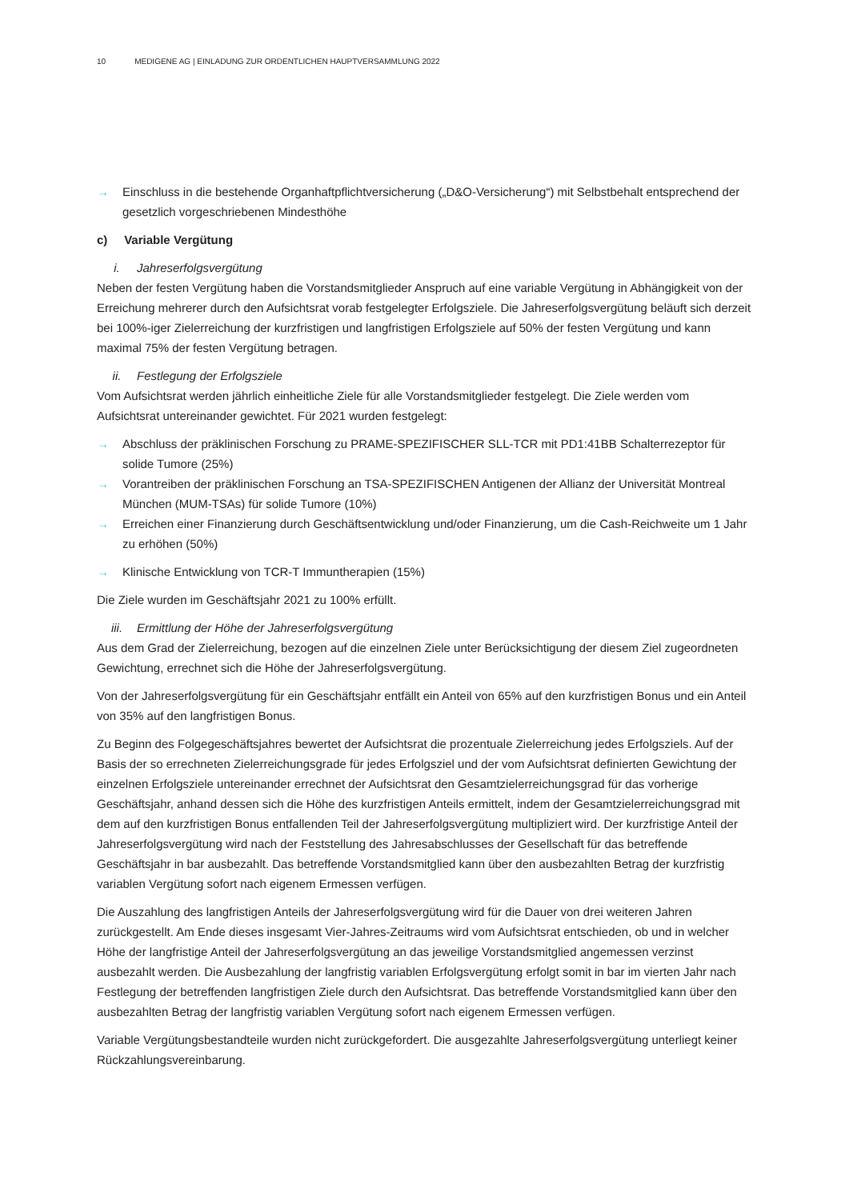10 MEDIGENE AG | EINLADUNG ZUR ORDENTLICHEN HAUPTVERSAMMLUNG 2022
→ Einschluss in die bestehende Organhaftpflichtversicherung („D&O-Versicherung“) mit Selbstbehalt entsprechend der gesetzlich vorgeschriebenen Mindesthöhe
c) Variable Vergütung
i. Jahreserfolgsvergütung
Neben der festen Vergütung haben die Vorstandsmitglieder Anspruch auf eine variable Vergütung in Abhängigkeit von der Erreichung mehrerer durch den Aufsichtsrat vorab festgelegter Erfolgsziele. Die Jahreserfolgsvergütung beläuft sich derzeit bei 100%-iger Zielerreichung der kurzfristigen und langfristigen Erfolgsziele auf 50% der festen Vergütung und kann maximal 75% der festen Vergütung betragen.
ii. Festlegung der Erfolgsziele
Vom Aufsichtsrat werden jährlich einheitliche Ziele für alle Vorstandsmitglieder festgelegt. Die Ziele werden vom Aufsichtsrat untereinander gewichtet. Für 2021 wurden festgelegt:
→ Abschluss der präklinischen Forschung zu PRAME-SPEZIFISCHER SLL-TCR mit PD1:41BB Schalterrezeptor für solide Tumore (25%)
→ Vorantreiben der präklinischen Forschung an TSA-SPEZIFISCHEN Antigenen der Allianz der Universität Montreal München (MUM-TSAs) für solide Tumore (10%)
→ Erreichen einer Finanzierung durch Geschäftsentwicklung und/oder Finanzierung, um die Cash-Reichweite um 1 Jahr zu erhöhen (50%)
→ Klinische Entwicklung von TCR-T Immuntherapien (15%)
Die Ziele wurden im Geschäftsjahr 2021 zu 100% erfüllt.
iii. Ermittlung der Höhe der Jahreserfolgsvergütung
Aus dem Grad der Zielerreichung, bezogen auf die einzelnen Ziele unter Berücksichtigung der diesem Ziel zugeordneten Gewichtung, errechnet sich die Höhe der Jahreserfolgsvergütung.
Von der Jahreserfolgsvergütung für ein Geschäftsjahr entfällt ein Anteil von 65% auf den kurzfristigen Bonus und ein Anteil von 35% auf den langfristigen Bonus.
Zu Beginn des Folgegeschäftsjahres bewertet der Aufsichtsrat die prozentuale Zielerreichung jedes Erfolgsziels. Auf der Basis der so errechneten Zielerreichungsgrade für jedes Erfolgsziel und der vom Aufsichtsrat definierten Gewichtung der einzelnen Erfolgsziele untereinander errechnet der Aufsichtsrat den Gesamtzielerreichungsgrad für das vorherige Geschäftsjahr, anhand dessen sich die Höhe des kurzfristigen Anteils ermittelt, indem der Gesamtzielerreichungsgrad mit dem auf den kurzfristigen Bonus entfallenden Teil der Jahreserfolgsvergütung multipliziert wird. Der kurzfristige Anteil der Jahreserfolgsvergütung wird nach der Feststellung des Jahresabschlusses der Gesellschaft für das betreffende Geschäftsjahr in bar ausbezahlt. Das betreffende Vorstandsmitglied kann über den ausbezahlten Betrag der kurzfristig variablen Vergütung sofort nach eigenem Ermessen verfügen.
Die Auszahlung des langfristigen Anteils der Jahreserfolgsvergütung wird für die Dauer von drei weiteren Jahren zurückgestellt. Am Ende dieses insgesamt Vier-Jahres-Zeitraums wird vom Aufsichtsrat entschieden, ob und in welcher Höhe der langfristige Anteil der Jahreserfolgsvergütung an das jeweilige Vorstandsmitglied angemessen verzinst ausbezahlt werden. Die Ausbezahlung der langfristig variablen Erfolgsvergütung erfolgt somit in bar im vierten Jahr nach Festlegung der betreffenden langfristigen Ziele durch den Aufsichtsrat. Das betreffende Vorstandsmitglied kann über den ausbezahlten Betrag der langfristig variablen Vergütung sofort nach eigenem Ermessen verfügen.
Variable Vergütungsbestandteile wurden nicht zurückgefordert. Die ausgezahlte Jahreserfolgsvergütung unterliegt keiner Rückzahlungsvereinbarung.